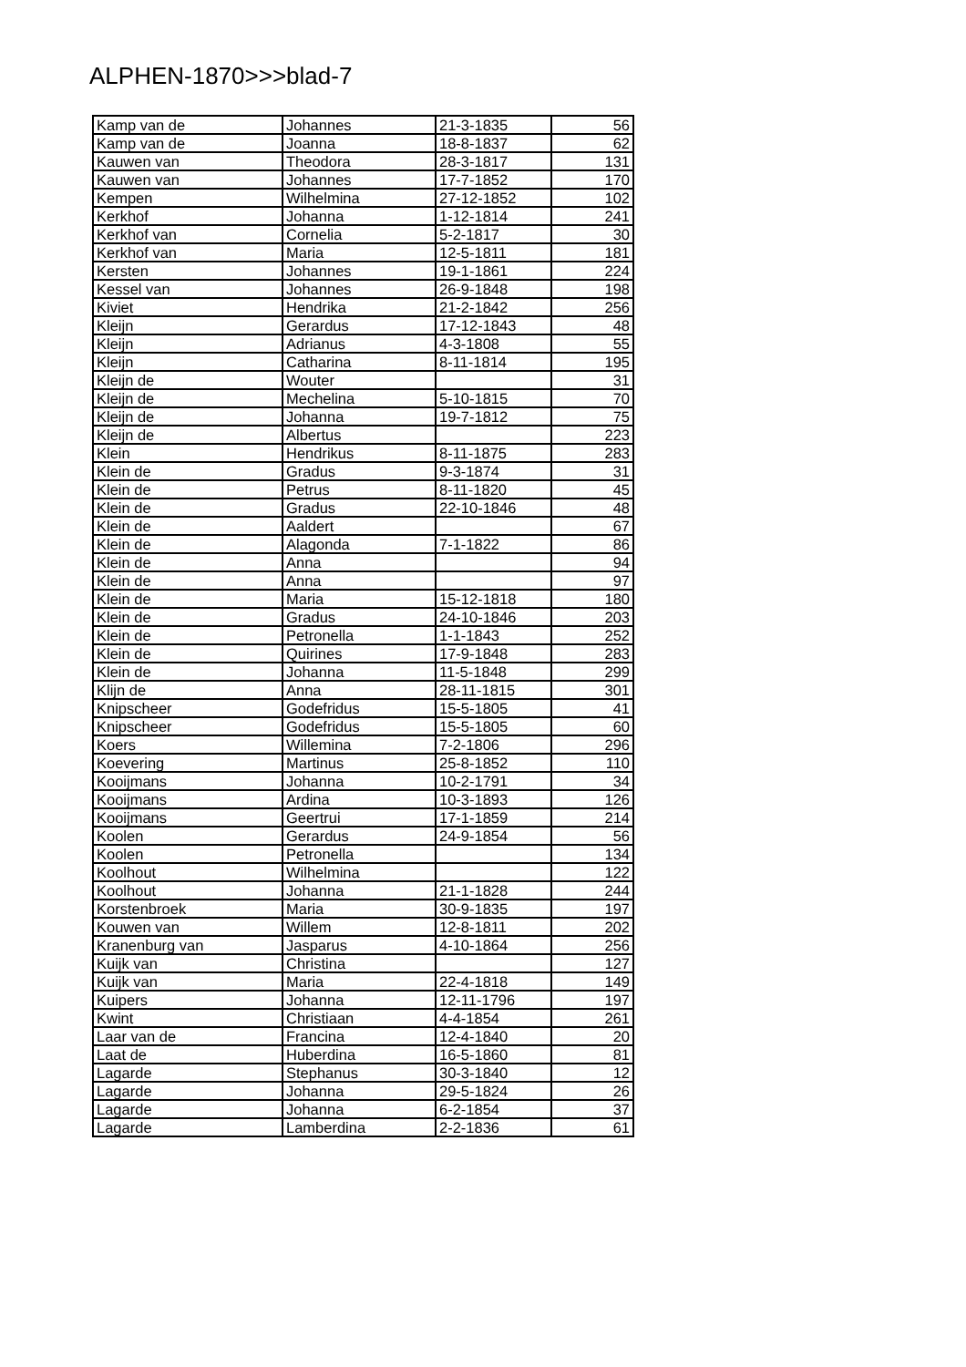ALPHEN-1870>>>blad-7
| Kamp van de | Johannes | 21-3-1835 | 56 |
| Kamp van de | Joanna | 18-8-1837 | 62 |
| Kauwen van | Theodora | 28-3-1817 | 131 |
| Kauwen van | Johannes | 17-7-1852 | 170 |
| Kempen | Wilhelmina | 27-12-1852 | 102 |
| Kerkhof | Johanna | 1-12-1814 | 241 |
| Kerkhof van | Cornelia | 5-2-1817 | 30 |
| Kerkhof van | Maria | 12-5-1811 | 181 |
| Kersten | Johannes | 19-1-1861 | 224 |
| Kessel van | Johannes | 26-9-1848 | 198 |
| Kiviet | Hendrika | 21-2-1842 | 256 |
| Kleijn | Gerardus | 17-12-1843 | 48 |
| Kleijn | Adrianus | 4-3-1808 | 55 |
| Kleijn | Catharina | 8-11-1814 | 195 |
| Kleijn de | Wouter | | 31 |
| Kleijn de | Mechelina | 5-10-1815 | 70 |
| Kleijn de | Johanna | 19-7-1812 | 75 |
| Kleijn de | Albertus | | 223 |
| Klein | Hendrikus | 8-11-1875 | 283 |
| Klein de | Gradus | 9-3-1874 | 31 |
| Klein de | Petrus | 8-11-1820 | 45 |
| Klein de | Gradus | 22-10-1846 | 48 |
| Klein de | Aaldert | | 67 |
| Klein de | Alagonda | 7-1-1822 | 86 |
| Klein de | Anna | | 94 |
| Klein de | Anna | | 97 |
| Klein de | Maria | 15-12-1818 | 180 |
| Klein de | Gradus | 24-10-1846 | 203 |
| Klein de | Petronella | 1-1-1843 | 252 |
| Klein de | Quirines | 17-9-1848 | 283 |
| Klein de | Johanna | 11-5-1848 | 299 |
| Klijn de | Anna | 28-11-1815 | 301 |
| Knipscheer | Godefridus | 15-5-1805 | 41 |
| Knipscheer | Godefridus | 15-5-1805 | 60 |
| Koers | Willemina | 7-2-1806 | 296 |
| Koevering | Martinus | 25-8-1852 | 110 |
| Kooijmans | Johanna | 10-2-1791 | 34 |
| Kooijmans | Ardina | 10-3-1893 | 126 |
| Kooijmans | Geertrui | 17-1-1859 | 214 |
| Koolen | Gerardus | 24-9-1854 | 56 |
| Koolen | Petronella | | 134 |
| Koolhout | Wilhelmina | | 122 |
| Koolhout | Johanna | 21-1-1828 | 244 |
| Korstenbroek | Maria | 30-9-1835 | 197 |
| Kouwen van | Willem | 12-8-1811 | 202 |
| Kranenburg van | Jasparus | 4-10-1864 | 256 |
| Kuijk van | Christina | | 127 |
| Kuijk van | Maria | 22-4-1818 | 149 |
| Kuipers | Johanna | 12-11-1796 | 197 |
| Kwint | Christiaan | 4-4-1854 | 261 |
| Laar van de | Francina | 12-4-1840 | 20 |
| Laat de | Huberdina | 16-5-1860 | 81 |
| Lagarde | Stephanus | 30-3-1840 | 12 |
| Lagarde | Johanna | 29-5-1824 | 26 |
| Lagarde | Johanna | 6-2-1854 | 37 |
| Lagarde | Lamberdina | 2-2-1836 | 61 |